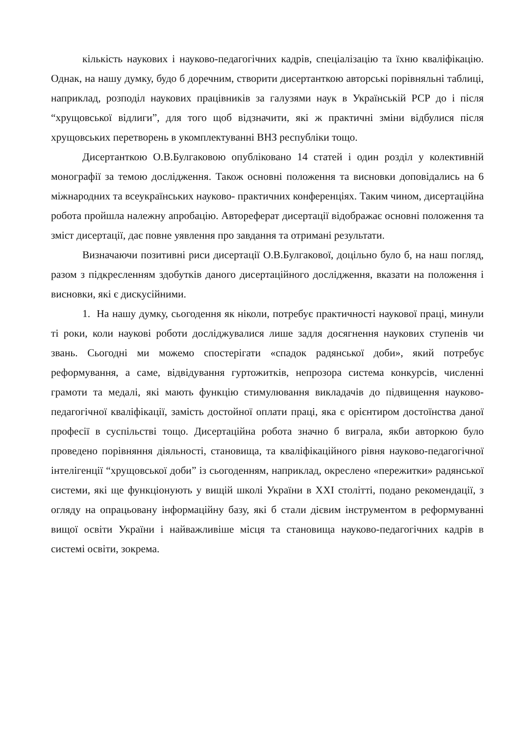кількість наукових і науково-педагогічних кадрів, спеціалізацію та їхню кваліфікацію. Однак, на нашу думку, будо б доречним, створити дисертанткою авторські порівняльні таблиці, наприклад, розподіл наукових працівників за галузями наук в Українській РСР до і після “хрущовської відлиги”, для того щоб відзначити, які ж практичні зміни відбулися після хрущовських перетворень в укомплектуванні ВНЗ республіки тощо.
Дисертанткою О.В.Булгаковою опубліковано 14 статей і один розділ у колективній монографії за темою дослідження. Також основні положення та висновки доповідались на 6 міжнародних та всеукраїнських науково- практичних конференціях. Таким чином, дисертаційна робота пройшла належну апробацію. Автореферат дисертації відображає основні положення та зміст дисертації, дає повне уявлення про завдання та отримані результати.
Визначаючи позитивні риси дисертації О.В.Булгакової, доцільно було б, на наш погляд, разом з підкресленням здобутків даного дисертаційного дослідження, вказати на положення і висновки, які є дискусійними.
1. На нашу думку, сьогодення як ніколи, потребує практичності наукової праці, минули ті роки, коли наукові роботи досліджувалися лише задля досягнення наукових ступенів чи звань. Сьогодні ми можемо спостерігати «спадок радянської доби», який потребує реформування, а саме, відвідування гуртожитків, непрозора система конкурсів, численні грамоти та медалі, які мають функцію стимулювання викладачів до підвищення науково-педагогічної кваліфікації, замість достойної оплати праці, яка є орієнтиром достоїнства даної професії в суспільстві тощо. Дисертаційна робота значно б виграла, якби авторкою було проведено порівняння діяльності, становища, та кваліфікаційного рівня науково-педагогічної інтелігенції “хрущовської доби” із сьогоденням, наприклад, окреслено «пережитки» радянської системи, які ще функціонують у вищій школі України в ХХІ столітті, подано рекомендації, з огляду на опрацьовану інформаційну базу, які б стали дієвим інструментом в реформуванні вищої освіти України і найважливіше місця та становища науково-педагогічних кадрів в системі освіти, зокрема.